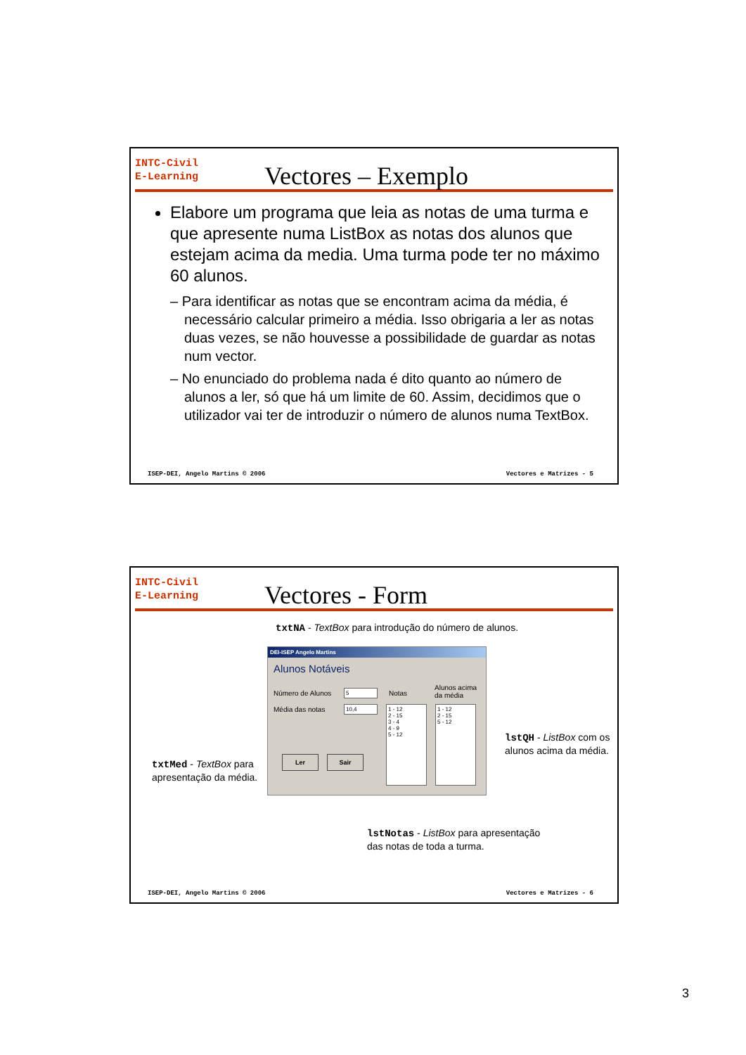INTC-Civil
E-Learning
Vectores – Exemplo
Elabore um programa que leia as notas de uma turma e que apresente numa ListBox as notas dos alunos que estejam acima da media. Uma turma pode ter no máximo 60 alunos.
– Para identificar as notas que se encontram acima da média, é necessário calcular primeiro a média. Isso obrigaria a ler as notas duas vezes, se não houvesse a possibilidade de guardar as notas num vector.
– No enunciado do problema nada é dito quanto ao número de alunos a ler, só que há um limite de 60. Assim, decidimos que o utilizador vai ter de introduzir o número de alunos numa TextBox.
ISEP-DEI, Angelo Martins © 2006 Vectores e Matrizes - 5
INTC-Civil
E-Learning
Vectores - Form
txtNA - TextBox para introdução do número de alunos.
DEI-ISEP Angelo Martins
Alunos Notáveis
Número de Alunos
Média das notas
Notas
Alunos acima
da média
5
10,4
1 - 12
2 - 15
3 - 4
4 - 9
5 - 12
1 - 12
2 - 15
5 - 12
Ler Sair
txtMed - TextBox para
apresentação da média.
lstQH - ListBox com os
alunos acima da média.
lstNotas - ListBox para apresentação
das notas de toda a turma.
ISEP-DEI, Angelo Martins © 2006 Vectores e Matrizes - 6
3